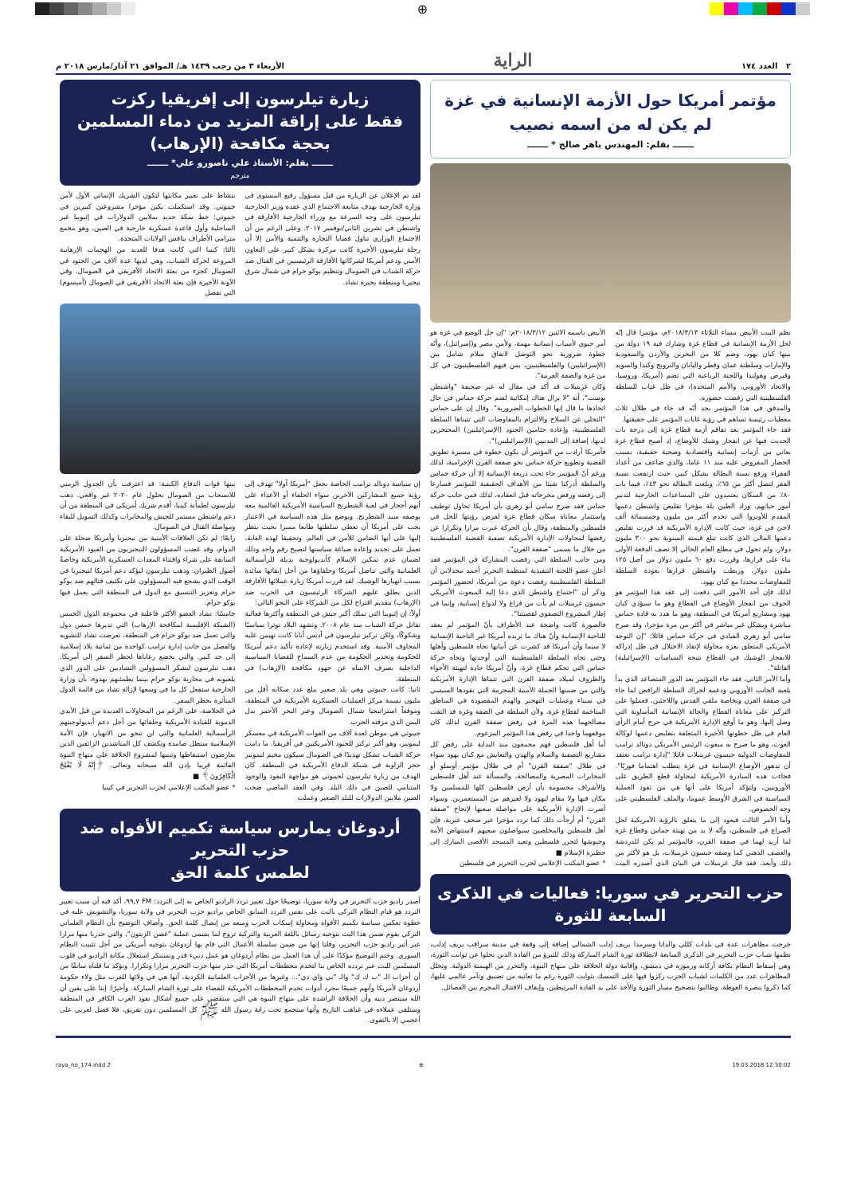⊕
٢ العدد ١٧٤
الراية
الأربعاء ٣ من رجب ١٤٣٩ هـ/ الموافق ٢١ آذار/مارس ٢٠١٨ م
مؤتمر أمريكا حول الأزمة الإنسانية في غزة
لم يكن له من اسمه نصيب
ـــــــ بقلم: المهندس باهر صالح * ـــــــ
نظم البيت الأبيض مساء الثلاثاء ٢٠١٨/٣/١٣م، مؤتمرا قال إنّه لحل الأزمة الإنسانية في قطاع غزة وشارك فيه ١٩ دولة من بينها كيان يهود، وضم كلا من البحرين والأردن والسعودية والإمارات وسلطنة عمان وقطر واليابان والنرويج وكندا والسويد وقبرص وهولندا واللجنة الرباعية التي تضم (أمريكا، وروسيا، والاتحاد الأوروبي، والأمم المتحدة)، في ظل غياب للسلطة الفلسطينية التي رفضت حضوره.
والمدقق في هذا المؤتمر يجد أنّه قد جاء في ظلال ثلاث معطيات رئيسة تساهم في رؤية غايات المؤتمر على حقيقتها.
فقد جاء المؤتمر بعد تفاقم أزمة قطاع غزة إلى درجة بات الحديث فيها عن انفجار وشيك للأوضاع، إذ أصبح قطاع غزة يعاني من أزمات إنسانية واقتصادية وصحية حقيقية، بسبب الحصار المفروض عليه منذ ١١ عاما، والذي ضاعف من أعداد الفقراء ورفع نسبة البطالة بشكل كبير، حيث ارتفعت نسبة الفقر لتصل أكثر من ٦٥٪، وبلغت البطالة نحو ٤٣٪، فيما بات ٨٠٪ من السكان يعتمدون على المساعدات الخارجية لتدبير أمور حياتهم، وزاد الطين بلة مؤخرا تقليص واشنطن دعمها المقدم للأونروا التي تخدم أكثر من مليون وخمسمائة ألف لاجئ في غزة، حيث كانت الإدارة الأمريكية قد قررت تقليص دعمها المالي الذي كانت تبلغ قيمته السنوية نحو ٣٠٠ مليون دولار، ولم تحول في مطلع العام الحالي إلا نصف الدفعة الأولى بناء على قرارها، وقررت دفع ٦٠ مليون دولار من أصل ١٢٥ مليون دولار، وربطت واشنطن قرارها بعودة السلطة للمفاوضات مجددا مع كيان يهود.
لذلك فإن أحد الأمور التي دفعت إلى عقد هذا المؤتمر هو الخوف من انفجار الأوضاع في القطاع وهو ما سيؤذي كيان يهود ومشاريع أمريكا في المنطقة، وهو ما هدد به قادة حماس مباشرة وبشكل غير مباشر في أكثر من مرة مؤخرا، وقد صرح سامي أبو زهري القيادي في حركة حماس قائلا: "إن التوجه الأمريكي المتعلق بغزة محاولة لإنقاذ الاحتلال في ظل إدراكه للانفجار الوشيك في القطاع نتيجة السياسات (الإسرائيلية) القاتلة".
وأما الأمر الثاني، فقد جاء المؤتمر بعد الدور المتصاعد الذي بدأ يلعبه الجانب الأوروبي ودعمه لحراك السلطة الرافض لما جاء في صفقة القرن وبخاصة ملفي القدس واللاجئين، فعملوا على التركيز على معاناة القطاع والحالة الإنسانية المأساوية التي وصل إليها، وهو ما أوقع الإدارة الأمريكية في حرج أمام الرأي العام في ظل خطوتها الأخيرة المتعلقة بتقليص دعمها لوكالة الغوث، وهو ما صرح به مبعوث الرئيس الأمريكي دونالد ترامب للمفاوضات الدولية جيسون غرينبلات قائلا "إدارة ترامب تعتقد أن تدهور الأوضاع الإنسانية في غزة يتطلب اهتماما فوريًا". فجاءت هذه المبادرة الأمريكية لمحاولة قطع الطريق على الأوروبيين، ولتؤكد أمريكا على أنها هي من تقود العملية السياسية في الشرق الأوسط عموما، والملف الفلسطيني على وجه الخصوص.
وأما الأمر الثالث فيعود إلى ما يتعلق بالرؤية الأمريكية لحل الصراع في فلسطين، وأنّه لا بد من تهيئة حماس وقطاع غزة لما أريد لهما في صفقة القرن، فالمؤتمر لم يكن للدردشة والعصف الذهني كما وصفه جيسون غرينبلات، بل هو لأكثر من ذلك وأبعد، فقد قال غرينبلات في البيان الذي أصدره البيت الأبيض باسمه الاثنين ٢٠١٨/٣/١٢م: "إن حل الوضع في غزة هو أمر حيوي لأسباب إنسانية مهمة، ولأمن مصر و(إسرائيل)، وأنّه خطوة ضرورية نحو التوصل لاتفاق سلام شامل بين (الإسرائيليين) والفلسطينيين، بمن فيهم الفلسطينيون في كل من غزة والضفة الغربية".
وكان غرينبلات قد أكد في مقال له عبر صحيفة "واشنطن بوست"، أنه "لا يزال هناك إمكانية لضم حركة حماس في حال اتخاذها ما قال إنها الخطوات الضرورية". وقال إن على حماس "التخلي عن السلاح والالتزام بالمفاوضات التي تتبناها السلطة الفلسطينية، وإعادة جثامين الجنود (الإسرائيليين) المحتجزين لديها، إضافة إلى المدنيين (الإسرائيليين)".
فأمريكا أرادت من المؤتمر أن يكون خطوة في مسيرة تطويق القضية وتطويع حركة حماس نحو صفقة القرن الإجرامية، لذلك ورغم أنّ المؤتمر جاء تحت ذريعة الإنسانية إلا أن حركة حماس والسلطة أدركتا شيئا من الأهداف الحقيقية للمؤتمر فسارعا إلى رفضه ورفض مخرجاته قبل انعقاده، لذلك فمن جانب حركة حماس فقد صرح سامي أبو زهري بأن أمريكا تحاول توظيف واستثمار معاناة سكان قطاع غزة لفرض رؤيتها للحل في فلسطين والمنطقة، وقال بأن الحركة عبرت مرارا وتكرارا عن رفضها لمحاولات الإدارة الأمريكية تصفية القضية الفلسطينية من خلال ما يسمى "صفقة القرن".
ومن جانب السلطة التي رفضت المشاركة في المؤتمر فقد أعلن عضو اللجنة التنفيذية لمنظمة التحرير أحمد مجدلاني أن السلطة الفلسطينية رفضت دعوة من أمريكا، لحضور المؤتمر وذكر أن "اجتماع واشنطن الذي دعا إليه المبعوث الأمريكي جيسون غرينبلات لم يأت من فراغ ولا لدواع إنسانية، وإنما في إطار المشروع التصفوي لقضيتنا".
فالصورة كانت واضحة عند الأطراف بأنّ المؤتمر لم يعقد للناحية الإنسانية وأنّ هناك ما تريده أمريكا غير الناحية الإنسانية لا سيما وأن أمريكا قد كشرت عن أنيابها تجاه فلسطين وأهلها وحتى تجاه السلطة الفلسطينية التي أوجدتها وتجاه حركة حماس التي تحكم قطاع غزة، وأنّ أمريكا جادة لتهيئة الأجواء والظروف لميلاد صفقة القرن التي تتبناها الإدارة الأمريكية والتي من ضمنها الحملة الأمنية المجرمة التي يقودها السيسي في سيناء وعمليات التهجير والهدم المقصودة في المناطق المتاخمة لقطاع غزة، ولأن السلطة في الضفة وغزة قد التقت مصالحهما هذه المرة في رفض صفقة القرن لذلك كان موقفهما واحدا في رفض هذا المؤتمر المزعوم.
أما أهل فلسطين فهم مجمعون منذ البداية على رفض كل مشاريع التصفية والسلام والهدن والتعايش مع كيان يهود سواء في ظلال "صفقة القرن" أم في ظلال مؤتمر أوسلو أو المخابرات المصرية والمصالحة، والمسألة عند أهل فلسطين والأشراف محسومة بأن أرض فلسطين كلها للمسلمين ولا مكان فيها ولا مقام ليهود ولا لغيرهم من المستعمرين. وسواء أصرت الإدارة الأمريكية على مواصلة سعيها لإنجاح "صفقة القرن" أم أرجأت ذلك كما تردد مؤخرا عبر صحف عبرية، فإن أهل فلسطين والمخلصين سيواصلون سعيهم لاستنهاض الأمة وجيوشها لتحرر فلسطين وتعيد المسجد الأقصى المبارك إلى حظيرة الإسلام ■
* عضو المكتب الإعلامي لحزب التحرير في فلسطين
حزب التحرير في سوريا: فعاليات في الذكرى السابعة للثورة
خرجت مظاهرات عدة في بلدات كللي والدانا وسرمدا بريف إدلب الشمالي إضافة إلى وقفة في مدينة سراقب بريف إدلب، نظمها شباب حزب التحرير في الذكرى السابعة لانطلاقة ثورة الشام المباركة وذلك للتبرؤ من القادة الذين تخلوا عن ثوابت الثورة، وهي إسقاط النظام بكافة أركانه ورموزه في دمشق، وإقامة دولة الخلافة على منهاج النبوة، والتحرر من الهيمنة الدولية. وتخلل المظاهرات عدد من الكلمات لشباب الحزب ركزوا فيها على التمسك بثوابت الثورة رغم ما تعانيه من تضييق وتآمر عالمي عليها، كما ذكروا بنصرة الغوطة، وطالبوا بتصحيح مسار الثورة والأخذ على يد القادة المرتبطين، وإيقاف الاقتتال المحرم بين الفصائل.
زيارة تيلرسون إلى إفريقيا ركزت
فقط على إراقة المزيد من دماء المسلمين
بحجة مكافحة (الإرهاب)
ـــــــ بقلم: الأستاذ علي ناصورو علي* ـــــــ
مترجم
لقد تم الإعلان عن الزيارة من قبل مسؤول رفيع المستوى في وزارة الخارجية بهدف متابعة الاجتماع الذي عقده وزير الخارجية تيلرسون على وجه السرعة مع وزراء الخارجية الأفارقة في واشنطن في تشرين الثاني/نوفمبر ٢٠١٧. وعلى الرغم من أن الاجتماع الوزاري تناول قضايا التجارة والتنمية والأمن إلا أن رحلة تيلرسون الأخيرة كانت مركزة بشكل كبير على التعاون الأمني ودعم أمريكا لشركائها الأفارقة الرئيسيين في القتال ضد حركة الشباب في الصومال وتنظيم بوكو حرام في شمال شرق نيجيريا ومنطقة بحيرة تشاد.
بنشاط على تغيير مكانتها لتكون الشريك الإنمائي الأول لأمن جيبوتي. وقد استكملت بكين مؤخرا مشروعين كبيرين في جيبوتي: خط سكة حديد بملايين الدولارات في إثيوبيا غير الساحلية وأول قاعدة عسكرية خارجية في الصين، وهو مجمع مترامي الأطراف ينافس الولايات المتحدة.
ثالثا: كينيا التي كانت هدفا للعديد من الهجمات الإرهابية المروعة لحركة الشباب، وهي لديها عدة آلاف من الجنود في الصومال كجزء من بعثة الاتحاد الأفريقي في الصومال. وفي الآونة الأخيرة فإن بعثة الاتحاد الأفريقي في الصومال (أميسوم) التي تفصل
إن سياسة دونالد ترامب الخاصة بجعل "أمريكا أولا" تهدف إلى رؤية جميع المشاركين الآخرين سواء الحلفاء أو الأعداء على أنهم أحجار في لعبة الشطرنج السياسية الأمريكية العالمية معه بوصفه سيد الشطرنج. وبوضع مثل هذه السياسة في الاعتبار يجب على أمريكا أن تعطي سلطتها طابعا مميزا بحيث ينظر إليها على أنها الضامن للأمن في العالم. وتحقيقا لهذه الغاية، تعمل على تجديد وإعادة صياغة سياستها لتصبح رقم واحد وذلك لضمان عدم تمكين الإسلام كأيديولوجية بديلة للرأسمالية العلمانية والتي تناضل أمريكا وحلفاؤها من أجل إبقائها سائدة بسبب انهيارها الوشيك. لقد قررت أمريكا زيارة عملائها الأفارقة الذين يطلق عليهم الشركاء الرئيسيون في الحرب ضد (الإرهاب) بتقديم اقتراح لكل من الشركاء على النحو التالي:
أولاً: إن إثيوبيا التي تملك أكبر جيش في المنطقة وأكثرها فعالية تقاتل حركة الشباب منذ عام ٢٠٠٨. وتشهد البلاد توترا سياسيًا وشكوكًا، ولكن تركيز تيلرسون في أديس أبابا كانت تهيمن عليه المخاوف الأمنية. وقد استخدم زيارته لإعادة تأكيد دعم أمريكا للحكومة وتحذير الحكومة من عدم السماح للقضايا السياسية الداخلية بصرف الانتباه عن جهود مكافحة (الإرهاب) في المنطقة.
ثانيا: كانت جيبوتي وهي بلد صغير يبلغ عدد سكانه أقل من مليون نسمة مركز العمليات العسكرية الأمريكية في المنطقة، وموقعاً استراتيجيا شمال الصومال وعبر البحر الأحمر بدل اليمن الذي مزقته الحرب.
جيبوتي هي موطن لعدة آلاف من القوات الأمريكية في معسكر ليمونير، وهو أكبر تركيز للجنود الأمريكيين في أفريقيا. ما دامت حركة الشباب تشكل تهديدًا في الصومال سيكون مخيم ليمونير حجر الزاوية في شبكة الدفاع الأمريكية في المنطقة. كان الهدف من زيارة تيلرسون لجيبوتي هو مواجهة النفوذ والوجود المتنامي للصين في ذلك البلد. وفي العقد الماضي ضخت الصين ملايين الدولارات للبلد الصغير وعملت
بينها قوات الدفاع الكينية: قد اعترفت بأن الجدول الزمني للانسحاب من الصومال بحلول عام ٢٠٢٠ غير واقعي. ذهب تيلرسون لطمأنة كينيا، أقدم شريك أمريكي في المنطقة من أن دعم واشنطن مستمر للجيش والمخابرات وكذلك التمويل للبقاء ومواصلة القتال في الصومال.
رابعًا: لم تكن العلاقات الأمنية بين نيجيريا وأمريكا ضحلة على الدوام، وقد غضب المسؤولون النيجيريون من القيود الأمريكية السابقة على شراء واقتناء المعدات العسكرية الأمريكية وخاصةً أصول الطيران. وذهب تيلرسون ليؤكد دعم أمريكا لنيجيريا في الوقت الذي يشجع فيه المسؤولون على تكثيف قتالهم ضد بوكو حرام وتعزيز التنسيق مع الدول في المنطقة التي يعمل فيها بوكو حرام.
خامسًا: تشاد العضو الأكثر فاعلية في مجموعة الدول الخمس (الشبكة الإقليمية لمكافحة الإرهاب) التي تديرها خمس دول والتي تعمل ضد بوكو حرام في المنطقة، تعرضت تشاد للتشويه والفصل من جانب إدارة ترامب كواحدة من ثمانية بلاد إسلامية إلى حد كبير. والتي يخضع رعاياها لحظر السفر إلى أمريكا. ذهب تيلرسون ليشكر المسؤولين التشاديين على الدور الذي يلعبونه في محاربة بوكو حرام بينما يطمئنهم بهدوء، بأن وزارة الخارجية ستفعل كل ما في وسعها لإزالة تشاد من قائمة الدول المتأثرة بحظر السفر.
في الخلاصة، على الرغم من المحاولات العديدة من قبل الأيدي الدموية للقيادة الأمريكية وحلفائها من أجل دعم أيديولوجيتهم الرأسمالية العلمانية والتي لن تنجو من الانهيار، فإن الأمة الإسلامية ستظل صامدة وتكشف كل المناشدين الزائفين الذين يعارضون استيقاظها وتبنيها لمشروع الخلافة على منهاج النبوة القائمة قريبا بإذن الله سبحانه وتعالى. ﴿إِنَّهُ لَا يُفْلِحُ الْكَافِرُونَ﴾ ■
* عضو المكتب الإعلامي لحزب التحرير في كينيا
أردوغان يمارس سياسة تكميم الأفواه ضد حزب التحرير
لطمس كلمة الحق
أصدر راديو حزب التحرير في ولاية سوريا، توضيحًا حول تغيير تردد الراديو الخاص به إلى التردد: FM ٩٩,٧، أكد فيه أن سبب تغيير التردد هو قيام النظام التركي بالبث على نفس التردد السابق الخاص براديو حزب التحرير في ولاية سوريا، والتشويش عليه في خطوة تعكس سياسة تكميم الأفواه ومحاولة إسكات الحزب ومنعه من إيصال كلمة الحق. وأضاف التوضيح بأن النظام العلماني التركي يقوم ضمن هذا البث بتوجيه رسائل باللغة العربية والتركية تروج لما يسمى عملية "غصن الزيتون"، والتي حذرنا منها مرارا عبر أثير راديو حزب التحرير، وقلنا إنها من ضمن سلسلة الأعمال التي قام بها أردوغان بتوجيه أمريكي من أجل تثبيت النظام السوري. وختم التوضيح مؤكدًا على أن هذا العمل من نظام أردوغان هو عمل دنيء قذر ونستنكر استغلال مكانة الراديو في قلوب المسلمين للبث عبر تردده الخاص بنا لتخدم مخططات أمريكا التي حذر منها حزب التحرير مرارا وتكرارا. ونؤكد ما قلناه سابقًا من أن أحزاب الـ "ب ك ك" والـ "بي واي دي"... وغيرها من الأحزاب العلمانية الكردية، أنها هي في ولائها للغرب مثل ولاء حكومة أردوغان لأمريكا وأنهم جميعًا مجرد أدوات تخدم المخططات الأمريكية للقضاء على ثورة الشام المباركة. وأخيرًا: إننا على يقين أن الله سينصر دينه وأن الخلافة الراشدة على منهاج النبوة هي التي ستقضي على جميع أشكال نفوذ الغرب الكافر في المنطقة وستلقي عملاءه في غياهب التاريخ وأنها ستجمع تحت راية رسول الله ﷺ كل المسلمين دون تفريق، فلا فضل لعربي على أعجمي إلا بالتقوى.
raya_no_174.indd 2 ⊕ 19.03.2018 12:30:02